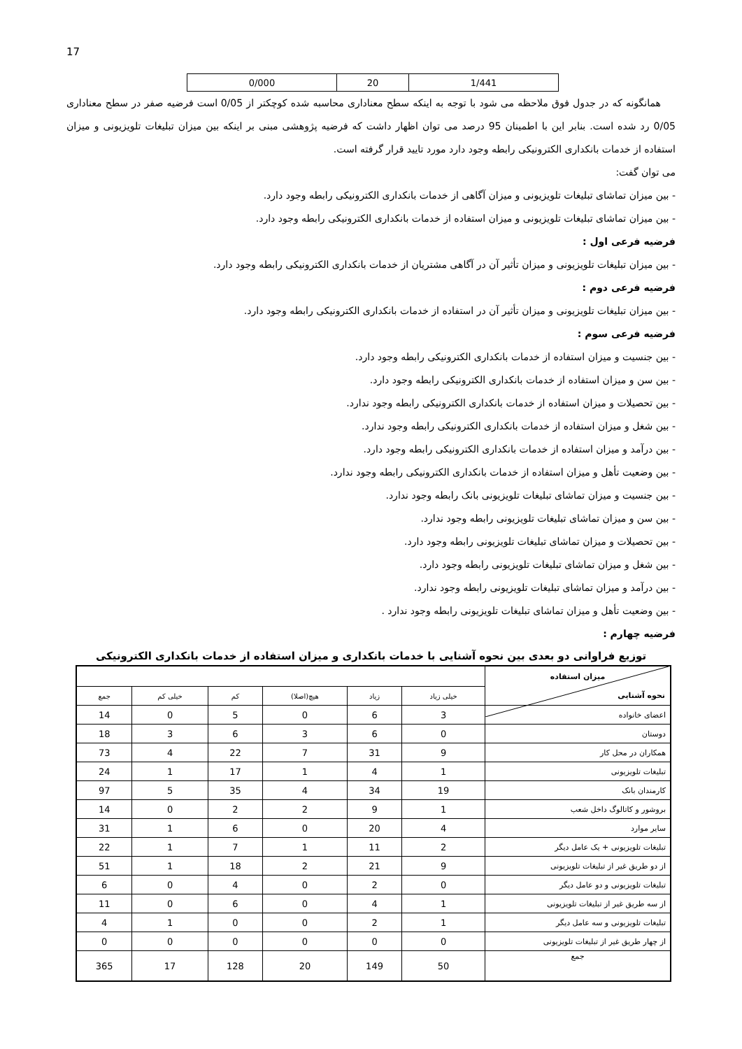17
| 0/000 | 20 | 1/441 |
همانگونه که در جدول فوق ملاحظه می شود با توجه به اینکه سطح معناداری محاسبه شده کوچکتر از 0/05 است فرضیه صفر در سطح معناداری 0/05 رد شده است. بنابر این با اطمینان 95 درصد می توان اظهار داشت که فرضیه پژوهشی مبنی بر اینکه بین میزان تبلیغات تلویزیونی و میزان استفاده از خدمات بانکداری الکترونیکی رابطه وجود دارد مورد تایید قرار گرفته است.
می توان گفت:
- بین میزان تماشای تبلیغات تلویزیونی و میزان آگاهی از خدمات بانکداری الکترونیکی رابطه وجود دارد.
- بین میزان تماشای تبلیغات تلویزیونی و میزان استفاده از خدمات بانکداری الکترونیکی رابطه وجود دارد.
فرضیه فرعی اول :
- بین میزان تبلیغات تلویزیونی و میزان تأثیر آن در آگاهی مشتریان از خدمات بانکداری الکترونیکی رابطه وجود دارد.
فرضیه فرعی دوم :
- بین میزان تبلیغات تلویزیونی و میزان تأثیر آن در استفاده از خدمات بانکداری الکترونیکی رابطه وجود دارد.
فرضیه فرعی سوم :
- بین جنسیت و میزان استفاده از خدمات بانکداری الکترونیکی رابطه وجود دارد.
- بین سن و میزان استفاده از خدمات بانکداری الکترونیکی رابطه وجود دارد.
- بین تحصیلات و میزان استفاده از خدمات بانکداری الکترونیکی رابطه وجود ندارد.
- بین شغل و میزان استفاده از خدمات بانکداری الکترونیکی رابطه وجود ندارد.
- بین درآمد و میزان استفاده از خدمات بانکداری الکترونیکی رابطه وجود دارد.
- بین وضعیت تأهل و میزان استفاده از خدمات بانکداری الکترونیکی رابطه وجود ندارد.
- بین جنسیت و میزان تماشای تبلیغات تلویزیونی بانک رابطه وجود ندارد.
- بین سن و میزان تماشای تبلیغات تلویزیونی رابطه وجود ندارد.
- بین تحصیلات و میزان تماشای تبلیغات تلویزیونی رابطه وجود دارد.
- بین شغل و میزان تماشای تبلیغات تلویزیونی رابطه وجود دارد.
- بین درآمد و میزان تماشای تبلیغات تلویزیونی رابطه وجود ندارد.
- بین وضعیت تأهل و میزان تماشای تبلیغات تلویزیونی رابطه وجود ندارد .
فرضیه چهارم :
توزیع فراوانی دو بعدی بین نحوه آشنایی با خدمات بانکداری و میزان استفاده از خدمات بانکداری الکترونیکی
| میزان استفاده نحوه آشنایی | | | | | | |
| | خیلی زیاد | زیاد | هیچ(اصلا) | کم | خیلی کم | جمع |
| اعضای خانواده | 3 | 6 | 0 | 5 | 0 | 14 |
| دوستان | 0 | 6 | 3 | 6 | 3 | 18 |
| همکاران در محل کار | 9 | 31 | 7 | 22 | 4 | 73 |
| تبلیغات تلویزیونی | 1 | 4 | 1 | 17 | 1 | 24 |
| کارمندان بانک | 19 | 34 | 4 | 35 | 5 | 97 |
| بروشور و کاتالوگ داخل شعب | 1 | 9 | 2 | 2 | 0 | 14 |
| سایر موارد | 4 | 20 | 0 | 6 | 1 | 31 |
| تبلیغات تلویزیونی + یک عامل دیگر | 2 | 11 | 1 | 7 | 1 | 22 |
| از دو طریق غیر از تبلیغات تلویزیونی | 9 | 21 | 2 | 18 | 1 | 51 |
| تبلیغات تلویزیونی و دو عامل دیگر | 0 | 2 | 0 | 4 | 0 | 6 |
| از سه طریق غیر از تبلیغات تلویزیونی | 1 | 4 | 0 | 6 | 0 | 11 |
| تبلیغات تلویزیونی و سه عامل دیگر | 1 | 2 | 0 | 0 | 1 | 4 |
| از چهار طریق غیر از تبلیغات تلویزیونی | 0 | 0 | 0 | 0 | 0 | 0 |
| جمع | 50 | 149 | 20 | 128 | 17 | 365 |